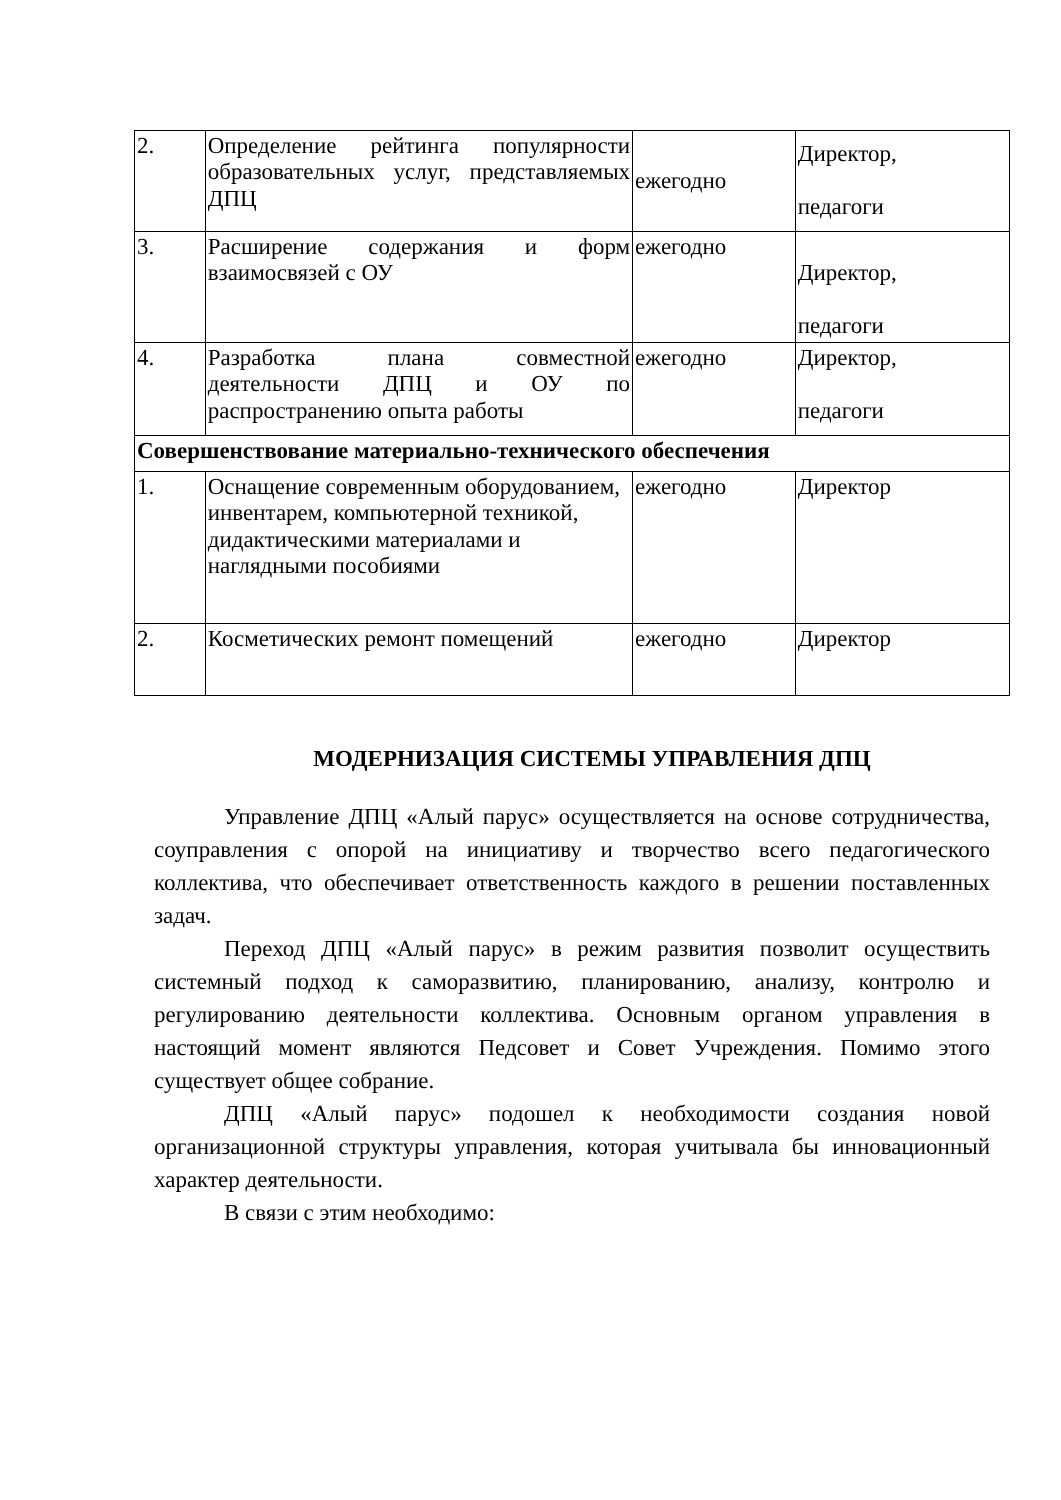| 2. | Определение рейтинга популярности образовательных услуг, представляемых ДПЦ | ежегодно | Директор, педагоги |
| 3. | Расширение содержания и форм взаимосвязей с ОУ | ежегодно | Директор, педагоги |
| 4. | Разработка плана совместной деятельности ДПЦ и ОУ по распространению опыта работы | ежегодно | Директор, педагоги |
| Совершенствование материально-технического обеспечения | | | |
| 1. | Оснащение современным оборудованием, инвентарем, компьютерной техникой, дидактическими материалами и наглядными пособиями | ежегодно | Директор |
| 2. | Косметических ремонт помещений | ежегодно | Директор |
МОДЕРНИЗАЦИЯ СИСТЕМЫ УПРАВЛЕНИЯ ДПЦ
Управление ДПЦ «Алый парус» осуществляется на основе сотрудничества, соуправления с опорой на инициативу и творчество всего педагогического коллектива, что обеспечивает ответственность каждого в решении поставленных задач.
Переход ДПЦ «Алый парус» в режим развития позволит осуществить системный подход к саморазвитию, планированию, анализу, контролю и регулированию деятельности коллектива. Основным органом управления в настоящий момент являются Педсовет и Совет Учреждения. Помимо этого существует общее собрание.
ДПЦ «Алый парус» подошел к необходимости создания новой организационной структуры управления, которая учитывала бы инновационный характер деятельности.
В связи с этим необходимо: